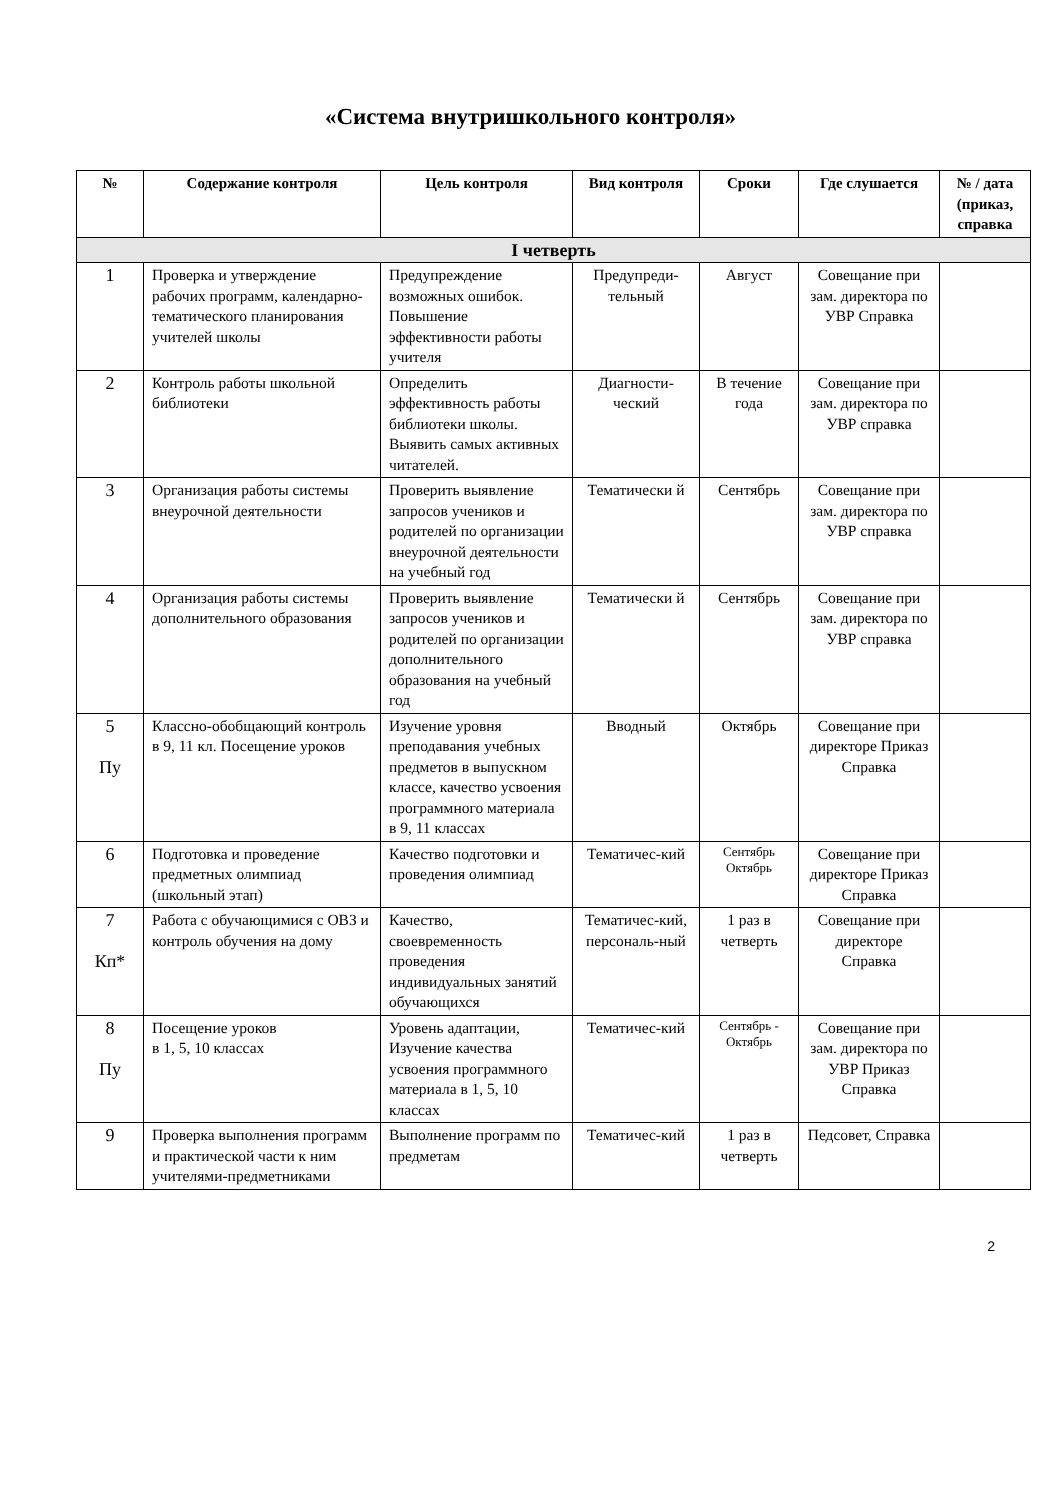«Система внутришкольного контроля»
| № | Содержание контроля | Цель контроля | Вид контроля | Сроки | Где слушается | № / дата (приказ, справка |
| --- | --- | --- | --- | --- | --- | --- |
| I четверть | | | | | | |
| 1 | Проверка и утверждение рабочих программ, календарно-тематического планирования учителей школы | Предупреждение возможных ошибок. Повышение эффективности работы учителя | Предупреди-тельный | Август | Совещание при зам. директора по УВР Справка | |
| 2 | Контроль работы школьной библиотеки | Определить эффективность работы библиотеки школы. Выявить самых активных читателей. | Диагности-ческий | В течение года | Совещание при зам. директора по УВР справка | |
| 3 | Организация работы системы внеурочной деятельности | Проверить выявление запросов учеников и родителей по организации внеурочной деятельности на учебный год | Тематически й | Сентябрь | Совещание при зам. директора по УВР справка | |
| 4 | Организация работы системы дополнительного образования | Проверить выявление запросов учеников и родителей по организации дополнительного образования на учебный год | Тематически й | Сентябрь | Совещание при зам. директора по УВР справка | |
| 5 Пу | Классно-обобщающий контроль в 9, 11 кл. Посещение уроков | Изучение уровня преподавания учебных предметов в выпускном классе, качество усвоения программного материала в 9, 11 классах | Вводный | Октябрь | Совещание при директоре Приказ Справка | |
| 6 | Подготовка и проведение предметных олимпиад (школьный этап) | Качество подготовки и проведения олимпиад | Тематичес-кий | Сентябрь Октябрь | Совещание при директоре Приказ Справка | |
| 7 Кп* | Работа с обучающимися с ОВЗ и контроль обучения на дому | Качество, своевременность проведения индивидуальных занятий обучающихся | Тематичес-кий, персональ-ный | 1 раз в четверть | Совещание при директоре Справка | |
| 8 Пу | Посещение уроков в 1, 5, 10 классах | Уровень адаптации, Изучение качества усвоения программного материала в 1, 5, 10 классах | Тематичес-кий | Сентябрь - Октябрь | Совещание при зам. директора по УВР Приказ Справка | |
| 9 | Проверка выполнения программ и практической части к ним учителями-предметниками | Выполнение программ по предметам | Тематичес-кий | 1 раз в четверть | Педсовет, Справка | |
2